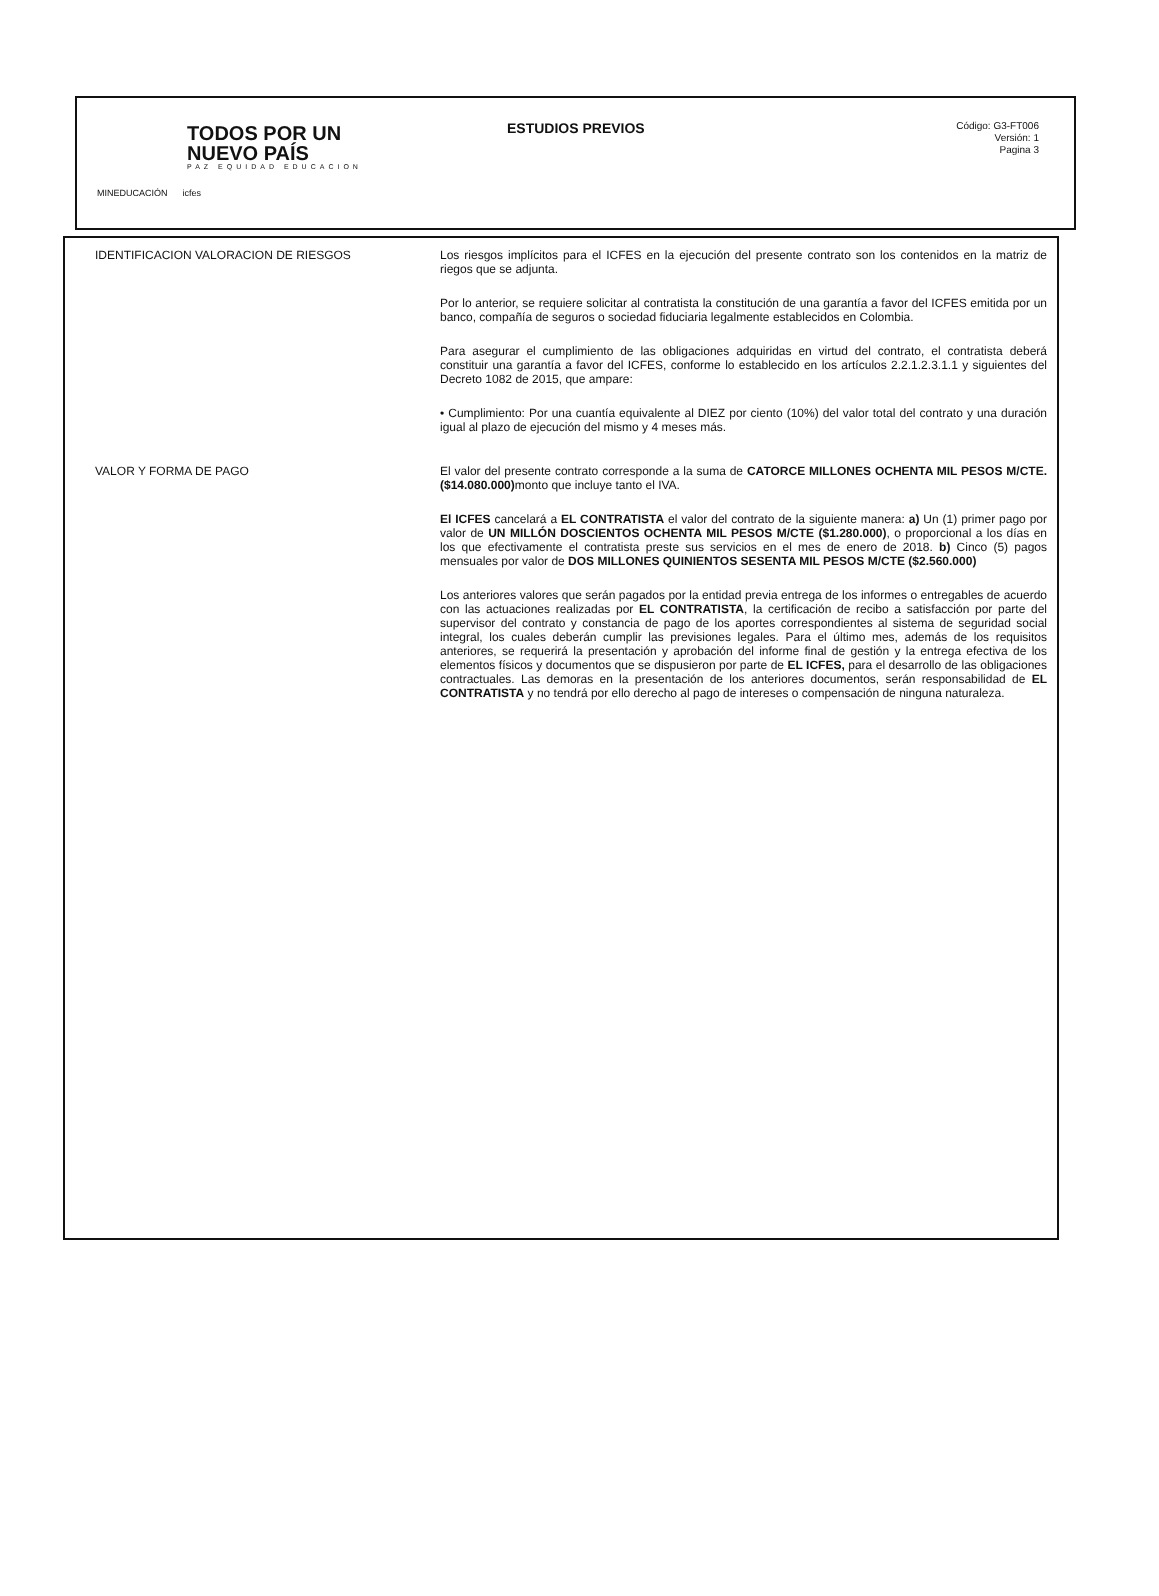TODOS POR UN
NUEVO PAÍS
PAZ EQUIDAD EDUCACION
MINEDUCACIÓN icfes
ESTUDIOS PREVIOS
Código: G3-FT006
Versión: 1
Pagina 3
| IDENTIFICACION VALORACION DE RIESGOS | Los riesgos implícitos para el ICFES en la ejecución del presente contrato son los contenidos en la matriz de riegos que se adjunta. Por lo anterior, se requiere solicitar al contratista la constitución de una garantía a favor del ICFES emitida por un banco, compañía de seguros o sociedad fiduciaria legalmente establecidos en Colombia. Para asegurar el cumplimiento de las obligaciones adquiridas en virtud del contrato, el contratista deberá constituir una garantía a favor del ICFES, conforme lo establecido en los artículos 2.2.1.2.3.1.1 y siguientes del Decreto 1082 de 2015, que ampare: • Cumplimiento: Por una cuantía equivalente al DIEZ por ciento (10%) del valor total del contrato y una duración igual al plazo de ejecución del mismo y 4 meses más. |
| VALOR Y FORMA DE PAGO | El valor del presente contrato corresponde a la suma de CATORCE MILLONES OCHENTA MIL PESOS M/CTE. ($14.080.000) monto que incluye tanto el IVA. El ICFES cancelará a EL CONTRATISTA el valor del contrato de la siguiente manera: a) Un (1) primer pago por valor de UN MILLÓN DOSCIENTOS OCHENTA MIL PESOS M/CTE ($1.280.000) , o proporcional a los días en los que efectivamente el contratista preste sus servicios en el mes de enero de 2018. b) Cinco (5) pagos mensuales por valor de DOS MILLONES QUINIENTOS SESENTA MIL PESOS M/CTE ($2.560.000) Los anteriores valores que serán pagados por la entidad previa entrega de los informes o entregables de acuerdo con las actuaciones realizadas por EL CONTRATISTA , la certificación de recibo a satisfacción por parte del supervisor del contrato y constancia de pago de los aportes correspondientes al sistema de seguridad social integral, los cuales deberán cumplir las previsiones legales. Para el último mes, además de los requisitos anteriores, se requerirá la presentación y aprobación del informe final de gestión y la entrega efectiva de los elementos físicos y documentos que se dispusieron por parte de EL ICFES, para el desarrollo de las obligaciones contractuales. Las demoras en la presentación de los anteriores documentos, serán responsabilidad de EL CONTRATISTA y no tendrá por ello derecho al pago de intereses o compensación de ninguna naturaleza. |